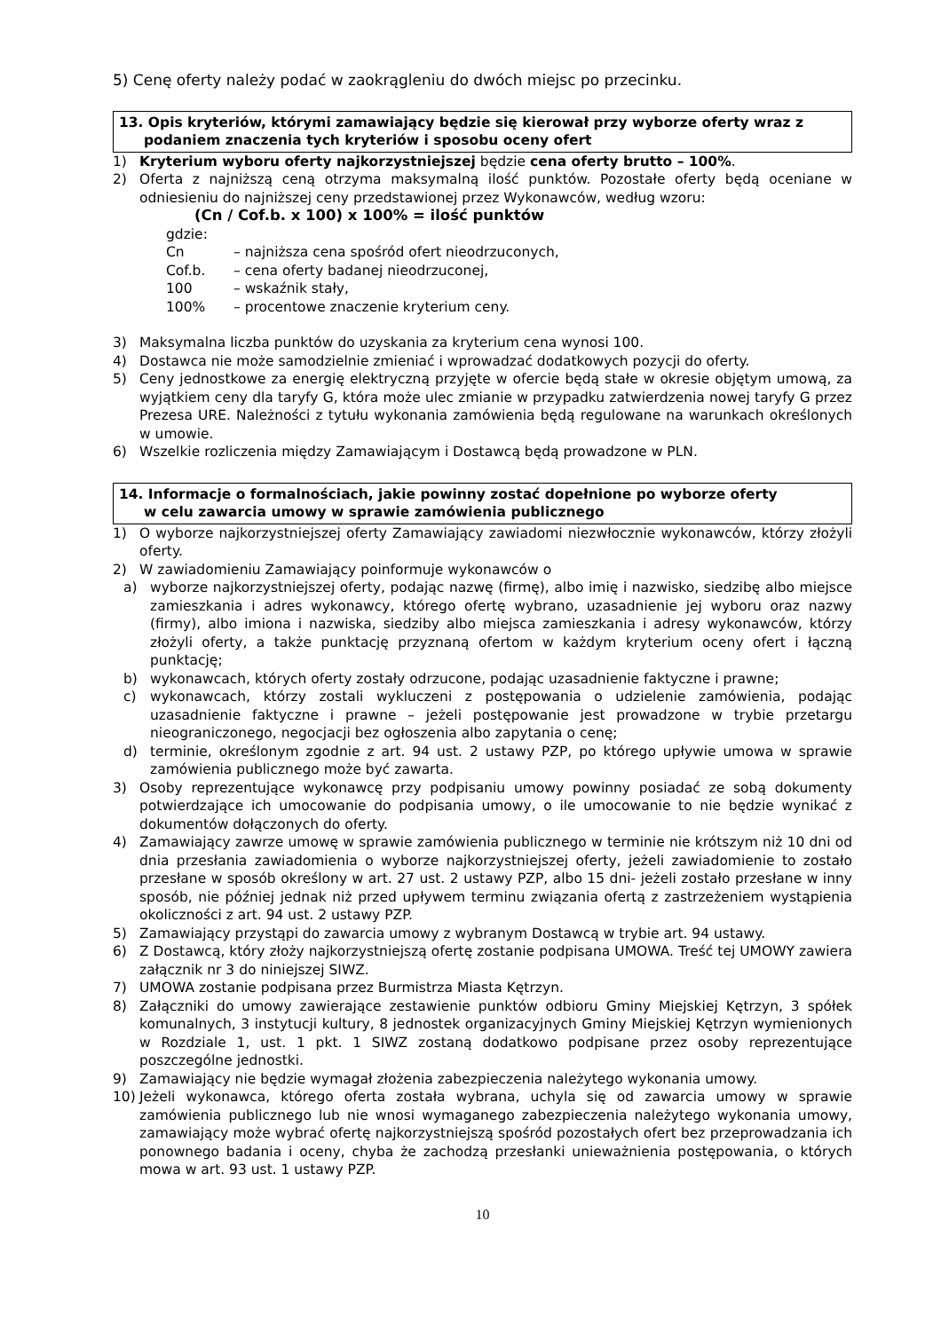5) Cenę oferty należy podać w zaokrągleniu do dwóch miejsc po przecinku.
13. Opis kryteriów, którymi zamawiający będzie się kierował przy wyborze oferty wraz z
podaniem znaczenia tych kryteriów i sposobu oceny ofert
1) Kryterium wyboru oferty najkorzystniejszej będzie cena oferty brutto – 100%.
2) Oferta z najniższą ceną otrzyma maksymalną ilość punktów. Pozostałe oferty będą oceniane w odniesieniu do najniższej ceny przedstawionej przez Wykonawców, według wzoru:
(Cn / Cof.b. x 100) x 100% = ilość punktów
gdzie:
Cn – najniższa cena spośród ofert nieodrzuconych,
Cof.b. – cena oferty badanej nieodrzuconej,
100 – wskaźnik stały,
100% – procentowe znaczenie kryterium ceny.
3) Maksymalna liczba punktów do uzyskania za kryterium cena wynosi 100.
4) Dostawca nie może samodzielnie zmieniać i wprowadzać dodatkowych pozycji do oferty.
5) Ceny jednostkowe za energię elektryczną przyjęte w ofercie będą stałe w okresie objętym umową, za wyjątkiem ceny dla taryfy G, która może ulec zmianie w przypadku zatwierdzenia nowej taryfy G przez Prezesa URE. Należności z tytułu wykonania zamówienia będą regulowane na warunkach określonych w umowie.
6) Wszelkie rozliczenia między Zamawiającym i Dostawcą będą prowadzone w PLN.
14. Informacje o formalnościach, jakie powinny zostać dopełnione po wyborze oferty
w celu zawarcia umowy w sprawie zamówienia publicznego
1) O wyborze najkorzystniejszej oferty Zamawiający zawiadomi niezwłocznie wykonawców, którzy złożyli oferty.
2) W zawiadomieniu Zamawiający poinformuje wykonawców o
a) wyborze najkorzystniejszej oferty, podając nazwę (firmę), albo imię i nazwisko, siedzibę albo miejsce zamieszkania i adres wykonawcy, którego ofertę wybrano, uzasadnienie jej wyboru oraz nazwy (firmy), albo imiona i nazwiska, siedziby albo miejsca zamieszkania i adresy wykonawców, którzy złożyli oferty, a także punktację przyznaną ofertom w każdym kryterium oceny ofert i łączną punktację;
b) wykonawcach, których oferty zostały odrzucone, podając uzasadnienie faktyczne i prawne;
c) wykonawcach, którzy zostali wykluczeni z postępowania o udzielenie zamówienia, podając uzasadnienie faktyczne i prawne – jeżeli postępowanie jest prowadzone w trybie przetargu nieograniczonego, negocjacji bez ogłoszenia albo zapytania o cenę;
d) terminie, określonym zgodnie z art. 94 ust. 2 ustawy PZP, po którego upływie umowa w sprawie zamówienia publicznego może być zawarta.
3) Osoby reprezentujące wykonawcę przy podpisaniu umowy powinny posiadać ze sobą dokumenty potwierdzające ich umocowanie do podpisania umowy, o ile umocowanie to nie będzie wynikać z dokumentów dołączonych do oferty.
4) Zamawiający zawrze umowę w sprawie zamówienia publicznego w terminie nie krótszym niż 10 dni od dnia przesłania zawiadomienia o wyborze najkorzystniejszej oferty, jeżeli zawiadomienie to zostało przesłane w sposób określony w art. 27 ust. 2 ustawy PZP, albo 15 dni- jeżeli zostało przesłane w inny sposób, nie później jednak niż przed upływem terminu związania ofertą z zastrzeżeniem wystąpienia okoliczności z art. 94 ust. 2 ustawy PZP.
5) Zamawiający przystąpi do zawarcia umowy z wybranym Dostawcą w trybie art. 94 ustawy.
6) Z Dostawcą, który złoży najkorzystniejszą ofertę zostanie podpisana UMOWA. Treść tej UMOWY zawiera załącznik nr 3 do niniejszej SIWZ.
7) UMOWA zostanie podpisana przez Burmistrza Miasta Kętrzyn.
8) Załączniki do umowy zawierające zestawienie punktów odbioru Gminy Miejskiej Kętrzyn, 3 spółek komunalnych, 3 instytucji kultury, 8 jednostek organizacyjnych Gminy Miejskiej Kętrzyn wymienionych w Rozdziale 1, ust. 1 pkt. 1 SIWZ zostaną dodatkowo podpisane przez osoby reprezentujące poszczególne jednostki.
9) Zamawiający nie będzie wymagał złożenia zabezpieczenia należytego wykonania umowy.
10) Jeżeli wykonawca, którego oferta została wybrana, uchyla się od zawarcia umowy w sprawie zamówienia publicznego lub nie wnosi wymaganego zabezpieczenia należytego wykonania umowy, zamawiający może wybrać ofertę najkorzystniejszą spośród pozostałych ofert bez przeprowadzania ich ponownego badania i oceny, chyba że zachodzą przesłanki unieważnienia postępowania, o których mowa w art. 93 ust. 1 ustawy PZP.
10